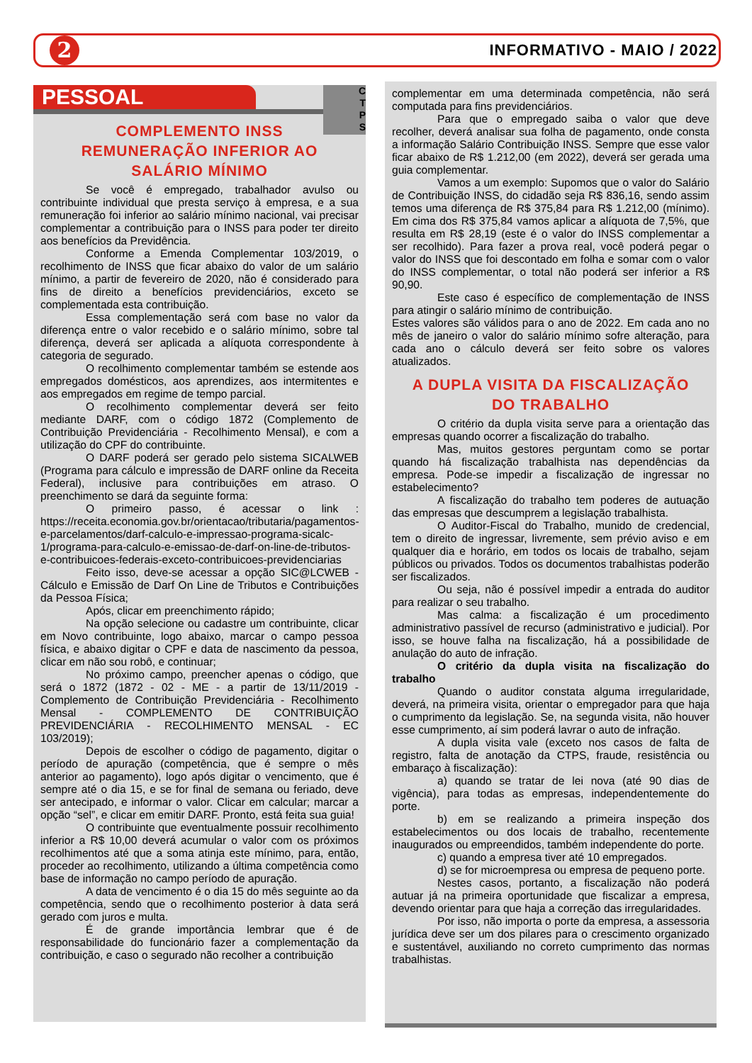2
INFORMATIVO - MAIO / 2022
C
T
P
S
PESSOAL
COMPLEMENTO INSS
REMUNERAÇÃO INFERIOR AO
SALÁRIO MÍNIMO
Se você é empregado, trabalhador avulso ou contribuinte individual que presta serviço à empresa, e a sua remuneração foi inferior ao salário mínimo nacional, vai precisar complementar a contribuição para o INSS para poder ter direito aos benefícios da Previdência.
Conforme a Emenda Complementar 103/2019, o recolhimento de INSS que ficar abaixo do valor de um salário mínimo, a partir de fevereiro de 2020, não é considerado para fins de direito a benefícios previdenciários, exceto se complementada esta contribuição.
Essa complementação será com base no valor da diferença entre o valor recebido e o salário mínimo, sobre tal diferença, deverá ser aplicada a alíquota correspondente à categoria de segurado.
O recolhimento complementar também se estende aos empregados domésticos, aos aprendizes, aos intermitentes e aos empregados em regime de tempo parcial.
O recolhimento complementar deverá ser feito mediante DARF, com o código 1872 (Complemento de Contribuição Previdenciária - Recolhimento Mensal), e com a utilização do CPF do contribuinte.
O DARF poderá ser gerado pelo sistema SICALWEB (Programa para cálculo e impressão de DARF online da Receita Federal), inclusive para contribuições em atraso. O preenchimento se dará da seguinte forma:
O primeiro passo, é acessar o link : https://receita.economia.gov.br/orientacao/tributaria/pagamentos-e-parcelamentos/darf-calculo-e-impressao-programa-sicalc-1/programa-para-calculo-e-emissao-de-darf-on-line-de-tributos-e-contribuicoes-federais-exceto-contribuicoes-previdenciarias
Feito isso, deve-se acessar a opção SIC@LCWEB - Cálculo e Emissão de Darf On Line de Tributos e Contribuições da Pessoa Física;
Após, clicar em preenchimento rápido;
Na opção selecione ou cadastre um contribuinte, clicar em Novo contribuinte, logo abaixo, marcar o campo pessoa física, e abaixo digitar o CPF e data de nascimento da pessoa, clicar em não sou robô, e continuar;
No próximo campo, preencher apenas o código, que será o 1872 (1872 - 02 - ME - a partir de 13/11/2019 - Complemento de Contribuição Previdenciária - Recolhimento Mensal - COMPLEMENTO DE CONTRIBUIÇÃO PREVIDENCIÁRIA - RECOLHIMENTO MENSAL - EC 103/2019);
Depois de escolher o código de pagamento, digitar o período de apuração (competência, que é sempre o mês anterior ao pagamento), logo após digitar o vencimento, que é sempre até o dia 15, e se for final de semana ou feriado, deve ser antecipado, e informar o valor. Clicar em calcular; marcar a opção “sel”, e clicar em emitir DARF. Pronto, está feita sua guia!
O contribuinte que eventualmente possuir recolhimento inferior a R$ 10,00 deverá acumular o valor com os próximos recolhimentos até que a soma atinja este mínimo, para, então, proceder ao recolhimento, utilizando a última competência como base de informação no campo período de apuração.
A data de vencimento é o dia 15 do mês seguinte ao da competência, sendo que o recolhimento posterior à data será gerado com juros e multa.
É de grande importância lembrar que é de responsabilidade do funcionário fazer a complementação da contribuição, e caso o segurado não recolher a contribuição
complementar em uma determinada competência, não será computada para fins previdenciários.
Para que o empregado saiba o valor que deve recolher, deverá analisar sua folha de pagamento, onde consta a informação Salário Contribuição INSS. Sempre que esse valor ficar abaixo de R$ 1.212,00 (em 2022), deverá ser gerada uma guia complementar.
Vamos a um exemplo: Supomos que o valor do Salário de Contribuição INSS, do cidadão seja R$ 836,16, sendo assim temos uma diferença de R$ 375,84 para R$ 1.212,00 (mínimo). Em cima dos R$ 375,84 vamos aplicar a alíquota de 7,5%, que resulta em R$ 28,19 (este é o valor do INSS complementar a ser recolhido). Para fazer a prova real, você poderá pegar o valor do INSS que foi descontado em folha e somar com o valor do INSS complementar, o total não poderá ser inferior a R$ 90,90.
Este caso é específico de complementação de INSS para atingir o salário mínimo de contribuição.
Estes valores são válidos para o ano de 2022. Em cada ano no mês de janeiro o valor do salário mínimo sofre alteração, para cada ano o cálculo deverá ser feito sobre os valores atualizados.
A DUPLA VISITA DA FISCALIZAÇÃO
DO TRABALHO
O critério da dupla visita serve para a orientação das empresas quando ocorrer a fiscalização do trabalho.
Mas, muitos gestores perguntam como se portar quando há fiscalização trabalhista nas dependências da empresa. Pode-se impedir a fiscalização de ingressar no estabelecimento?
A fiscalização do trabalho tem poderes de autuação das empresas que descumprem a legislação trabalhista.
O Auditor-Fiscal do Trabalho, munido de credencial, tem o direito de ingressar, livremente, sem prévio aviso e em qualquer dia e horário, em todos os locais de trabalho, sejam públicos ou privados. Todos os documentos trabalhistas poderão ser fiscalizados.
Ou seja, não é possível impedir a entrada do auditor para realizar o seu trabalho.
Mas calma: a fiscalização é um procedimento administrativo passível de recurso (administrativo e judicial). Por isso, se houve falha na fiscalização, há a possibilidade de anulação do auto de infração.
O critério da dupla visita na fiscalização do trabalho
Quando o auditor constata alguma irregularidade, deverá, na primeira visita, orientar o empregador para que haja o cumprimento da legislação. Se, na segunda visita, não houver esse cumprimento, aí sim poderá lavrar o auto de infração.
A dupla visita vale (exceto nos casos de falta de registro, falta de anotação da CTPS, fraude, resistência ou embaraço à fiscalização):
a) quando se tratar de lei nova (até 90 dias de vigência), para todas as empresas, independentemente do porte.
b) em se realizando a primeira inspeção dos estabelecimentos ou dos locais de trabalho, recentemente inaugurados ou empreendidos, também independente do porte.
c) quando a empresa tiver até 10 empregados.
d) se for microempresa ou empresa de pequeno porte.
Nestes casos, portanto, a fiscalização não poderá autuar já na primeira oportunidade que fiscalizar a empresa, devendo orientar para que haja a correção das irregularidades.
Por isso, não importa o porte da empresa, a assessoria jurídica deve ser um dos pilares para o crescimento organizado e sustentável, auxiliando no correto cumprimento das normas trabalhistas.